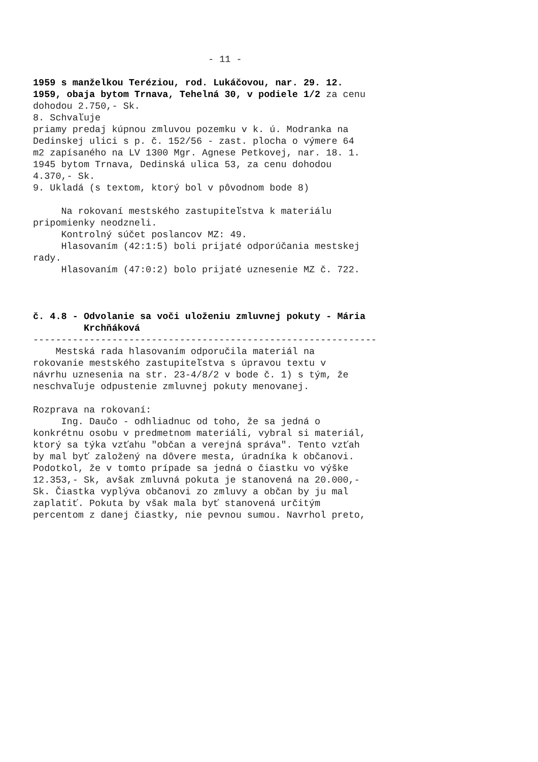- 11 -
1959 s manželkou Teréziou, rod. Lukáčovou, nar. 29. 12. 1959, obaja bytom Trnava, Tehelná 30, v podiele 1/2 za cenu dohodou 2.750,- Sk. 8. Schvaľuje priamy predaj kúpnou zmluvou pozemku v k. ú. Modranka na Dedinskej ulici s p. č. 152/56 - zast. plocha o výmere 64 m2 zapísaného na LV 1300 Mgr. Agnese Petkovej, nar. 18. 1. 1945 bytom Trnava, Dedinská ulica 53, za cenu dohodou 4.370,- Sk. 9. Ukladá (s textom, ktorý bol v pôvodnom bode 8) Na rokovaní mestského zastupiteľstva k materiálu pripomienky neodzneli. Kontrolný súčet poslancov MZ: 49. Hlasovaním (42:1:5) boli prijaté odporúčania mestskej rady. Hlasovaním (47:0:2) bolo prijaté uznesenie MZ č. 722. č. 4.8 - Odvolanie sa voči uloženiu zmluvnej pokuty - Mária Krchňáková ------------------------------------------------------------- Mestská rada hlasovaním odporučila materiál na rokovanie mestského zastupiteľstva s úpravou textu v návrhu uznesenia na str. 23-4/8/2 v bode č. 1) s tým, že neschvaľuje odpustenie zmluvnej pokuty menovanej. Rozprava na rokovaní: Ing. Daučo - odhliadnuc od toho, že sa jedná o konkrétnu osobu v predmetnom materiáli, vybral si materiál, ktorý sa týka vzťahu "občan a verejná správa". Tento vzťah by mal byť založený na dôvere mesta, úradníka k občanovi. Podotkol, že v tomto prípade sa jedná o čiastku vo výške 12.353,- Sk, avšak zmluvná pokuta je stanovená na 20.000,- Sk. Čiastka vyplýva občanovi zo zmluvy a občan by ju mal zaplatiť. Pokuta by však mala byť stanovená určitým percentom z danej čiastky, nie pevnou sumou. Navrhol preto,